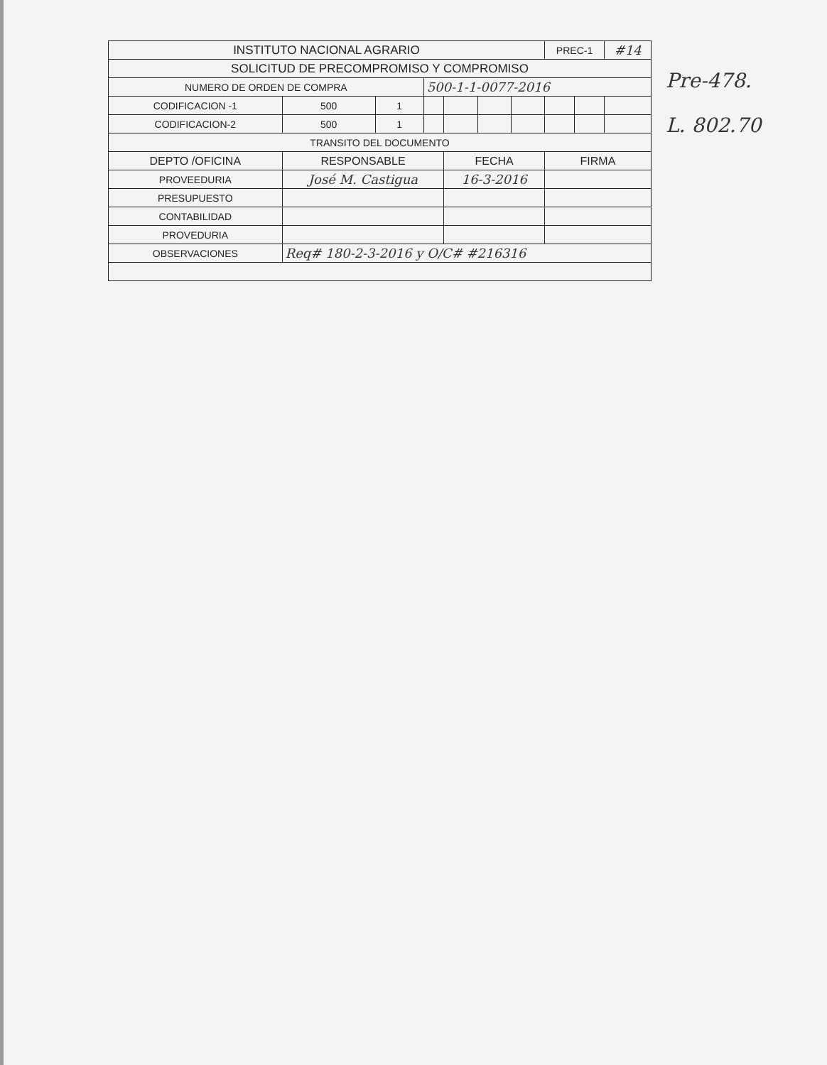| INSTITUTO NACIONAL AGRARIO | | | | | | | PREC-1 | | #14 |
| SOLICITUD DE PRECOMPROMISO Y COMPROMISO | | | | | | | | | |
| NUMERO DE ORDEN DE COMPRA | | | 500-1-1-0077-2016 | | | | | | |
| CODIFICACION -1 | 500 | 1 | | | | | | | |
| CODIFICACION-2 | 500 | 1 | | | | | | | |
| TRANSITO DEL DOCUMENTO | | | | | | | | | |
| DEPTO /OFICINA | RESPONSABLE | | | FECHA | | | FIRMA | | |
| PROVEEDURIA | José M. Castigua | | | 16-3-2016 | | | | | |
| PRESUPUESTO | | | | | | | | | |
| CONTABILIDAD | | | | | | | | | |
| PROVEDURIA | | | | | | | | | |
| OBSERVACIONES | Req# 180-2-3-2016 y O/C# #216316 | | | | | | | | |
Pre-478.
L. 802.70